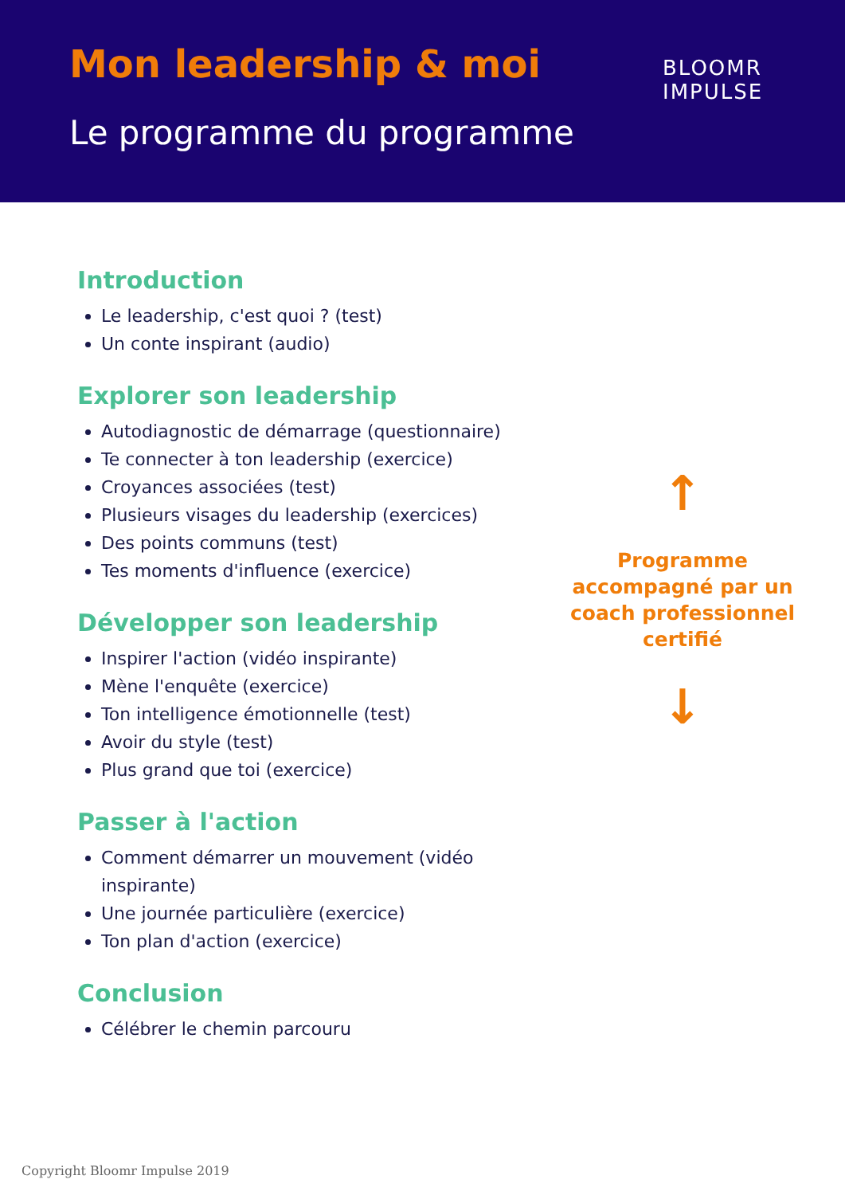Mon leadership & moi
Le programme du programme
BLOOMR
IMPULSE
Introduction
Le leadership, c'est quoi ? (test)
Un conte inspirant (audio)
Explorer son leadership
Autodiagnostic de démarrage (questionnaire)
Te connecter à ton leadership (exercice)
Croyances associées (test)
Plusieurs visages du leadership (exercices)
Des points communs (test)
Tes moments d'influence (exercice)
Développer son leadership
Inspirer l'action (vidéo inspirante)
Mène l'enquête (exercice)
Ton intelligence émotionnelle (test)
Avoir du style (test)
Plus grand que toi (exercice)
Passer à l'action
Comment démarrer un mouvement (vidéo inspirante)
Une journée particulière (exercice)
Ton plan d'action (exercice)
Conclusion
Célébrer le chemin parcouru
↑
Programme accompagné par un coach professionnel certifié
↓
Copyright Bloomr Impulse 2019